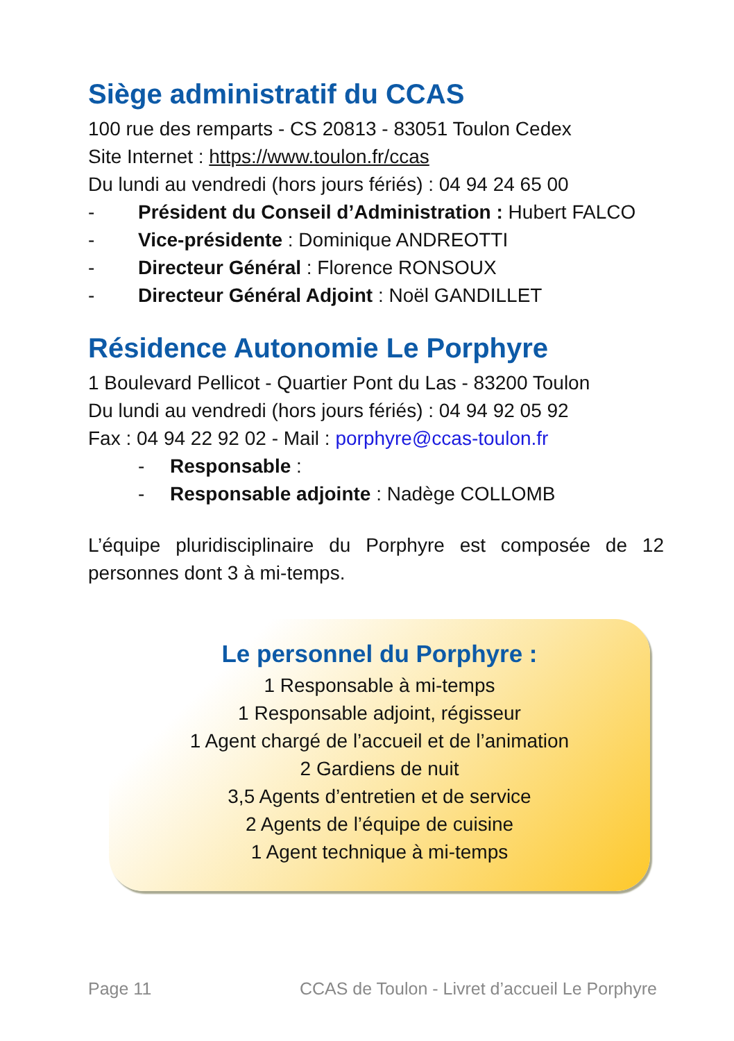Siège administratif du CCAS
100 rue des remparts - CS 20813 - 83051 Toulon Cedex
Site Internet : https://www.toulon.fr/ccas
Du lundi au vendredi (hors jours fériés) : 04 94 24 65 00
- Président du Conseil d’Administration : Hubert FALCO
- Vice-présidente : Dominique ANDREOTTI
- Directeur Général : Florence RONSOUX
- Directeur Général Adjoint : Noël GANDILLET
Résidence Autonomie Le Porphyre
1 Boulevard Pellicot - Quartier Pont du Las - 83200 Toulon
Du lundi au vendredi (hors jours fériés) : 04 94 92 05 92
Fax : 04 94 22 92 02 - Mail : porphyre@ccas-toulon.fr
- Responsable :
- Responsable adjointe : Nadège COLLOMB
L’équipe pluridisciplinaire du Porphyre est composée de 12 personnes dont 3 à mi-temps.
Le personnel du Porphyre :
1 Responsable à mi-temps
1 Responsable adjoint, régisseur
1 Agent chargé de l’accueil et de l’animation
2 Gardiens de nuit
3,5 Agents d’entretien et de service
2 Agents de l’équipe de cuisine
1 Agent technique à mi-temps
Page 11 CCAS de Toulon - Livret d’accueil Le Porphyre